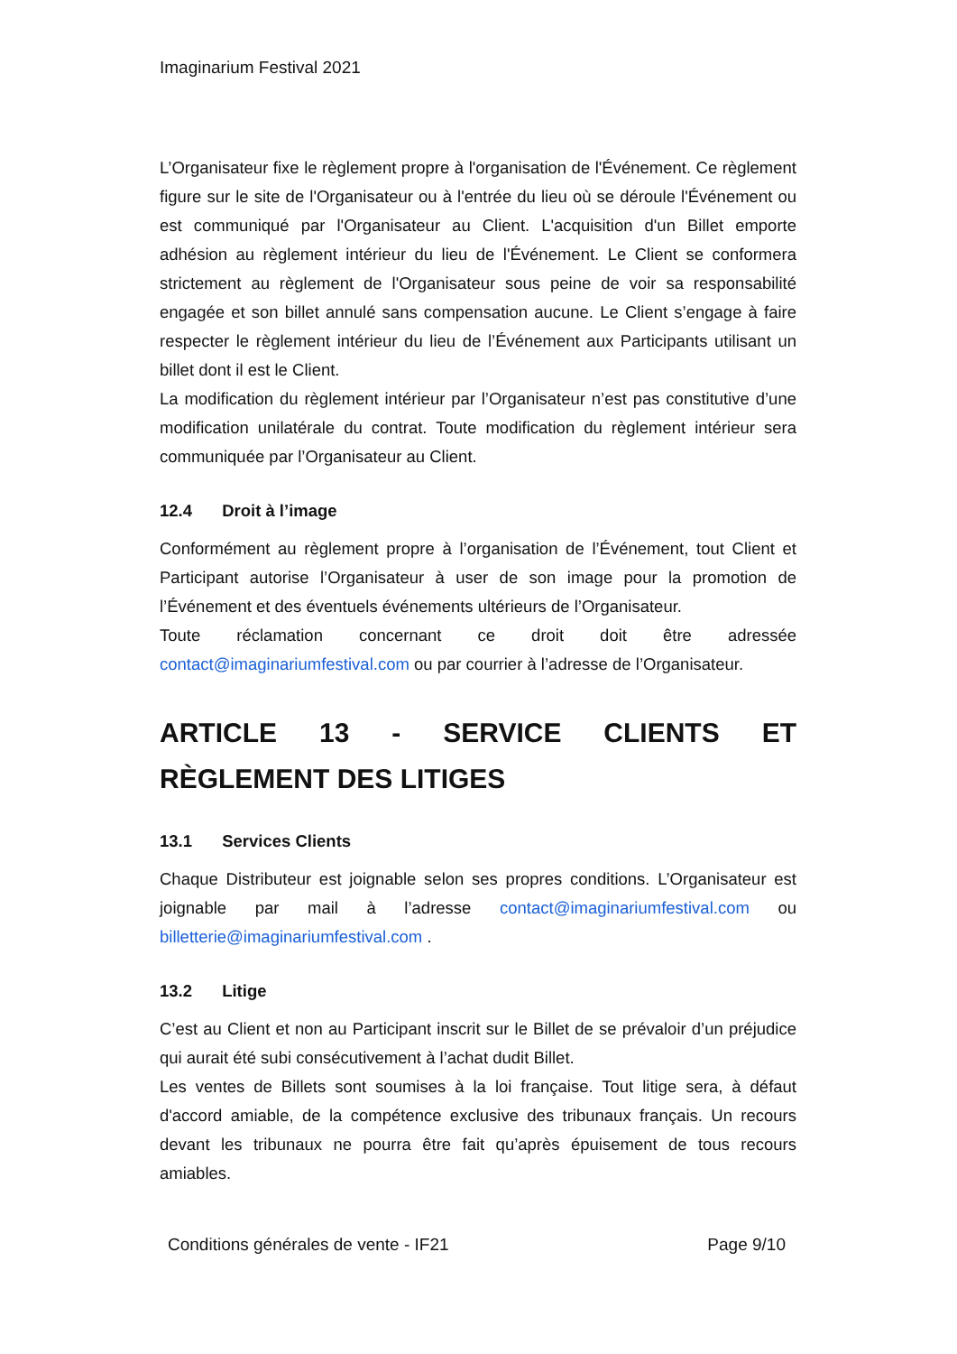Imaginarium Festival 2021
L’Organisateur fixe le règlement propre à l'organisation de l'Événement. Ce règlement figure sur le site de l'Organisateur ou à l'entrée du lieu où se déroule l'Événement ou est communiqué par l'Organisateur au Client. L'acquisition d'un Billet emporte adhésion au règlement intérieur du lieu de l'Événement. Le Client se conformera strictement au règlement de l'Organisateur sous peine de voir sa responsabilité engagée et son billet annulé sans compensation aucune. Le Client s’engage à faire respecter le règlement intérieur du lieu de l’Événement aux Participants utilisant un billet dont il est le Client.
La modification du règlement intérieur par l’Organisateur n’est pas constitutive d’une modification unilatérale du contrat. Toute modification du règlement intérieur sera communiquée par l’Organisateur au Client.
12.4 Droit à l’image
Conformément au règlement propre à l’organisation de l’Événement, tout Client et Participant autorise l’Organisateur à user de son image pour la promotion de l’Événement et des éventuels événements ultérieurs de l’Organisateur.
Toute réclamation concernant ce droit doit être adressée contact@imaginariumfestival.com ou par courrier à l’adresse de l’Organisateur.
ARTICLE 13 - SERVICE CLIENTS ET RÈGLEMENT DES LITIGES
13.1 Services Clients
Chaque Distributeur est joignable selon ses propres conditions. L’Organisateur est joignable par mail à l’adresse contact@imaginariumfestival.com ou billetterie@imaginariumfestival.com .
13.2 Litige
C’est au Client et non au Participant inscrit sur le Billet de se prévaloir d’un préjudice qui aurait été subi consécutivement à l’achat dudit Billet.
Les ventes de Billets sont soumises à la loi française. Tout litige sera, à défaut d'accord amiable, de la compétence exclusive des tribunaux français. Un recours devant les tribunaux ne pourra être fait qu’après épuisement de tous recours amiables.
Conditions générales de vente - IF21 Page 9/10